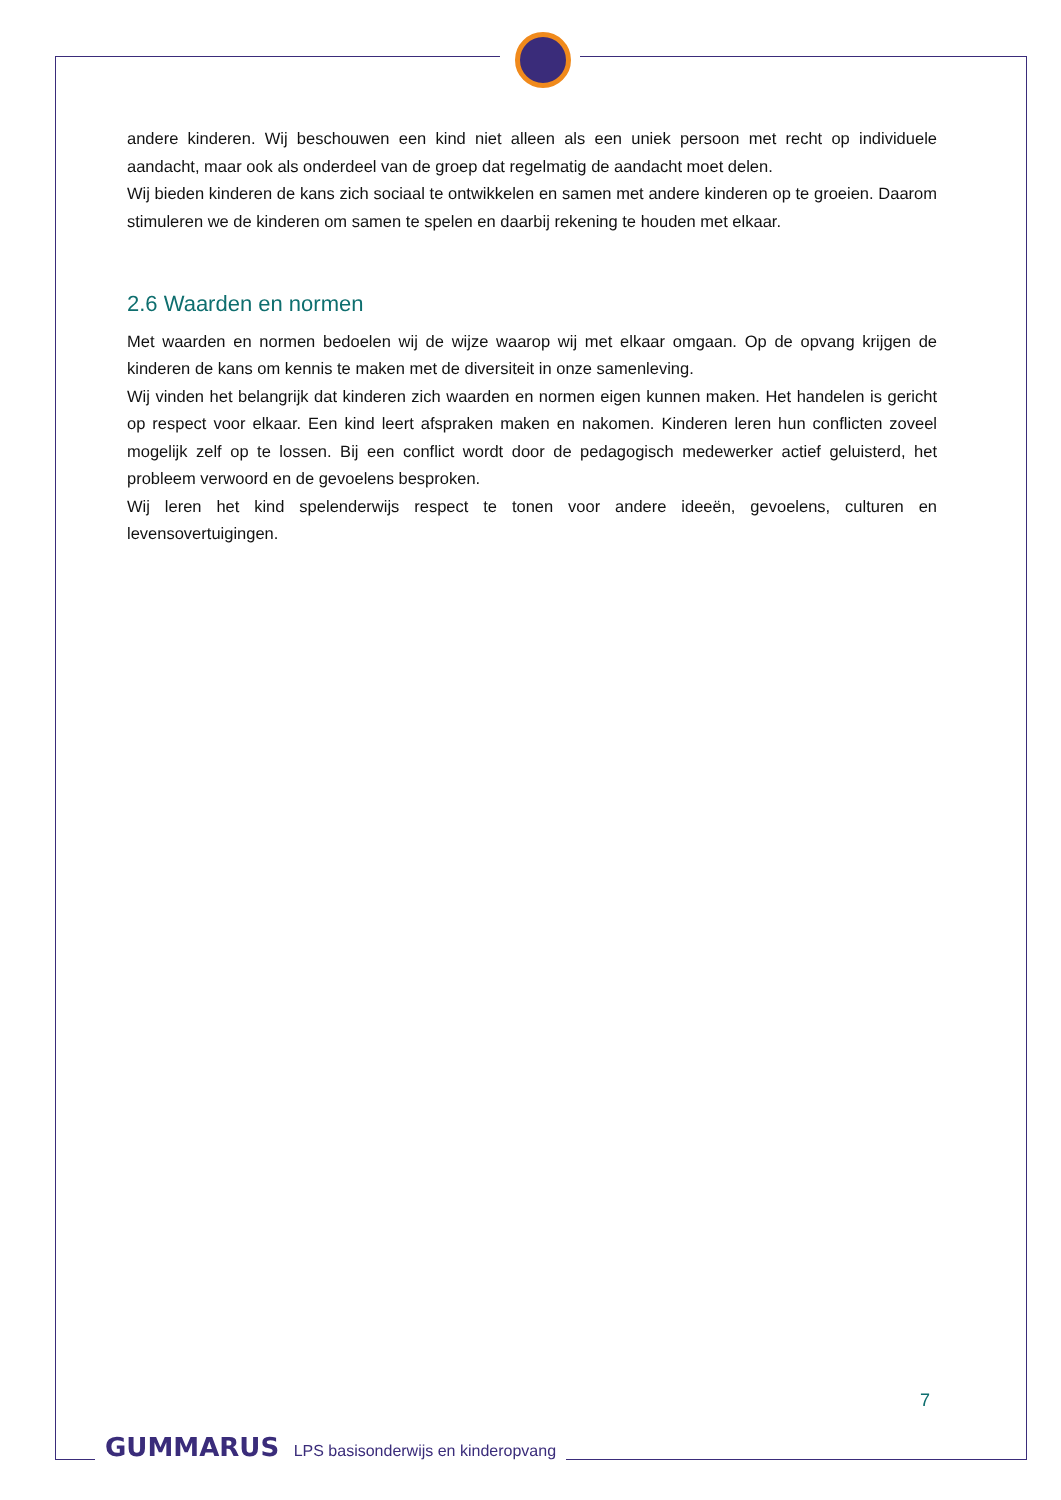andere kinderen. Wij beschouwen een kind niet alleen als een uniek persoon met recht op individuele aandacht, maar ook als onderdeel van de groep dat regelmatig de aandacht moet delen.
Wij bieden kinderen de kans zich sociaal te ontwikkelen en samen met andere kinderen op te groeien. Daarom stimuleren we de kinderen om samen te spelen en daarbij rekening te houden met elkaar.
2.6 Waarden en normen
Met waarden en normen bedoelen wij de wijze waarop wij met elkaar omgaan. Op de opvang krijgen de kinderen de kans om kennis te maken met de diversiteit in onze samenleving.
Wij vinden het belangrijk dat kinderen zich waarden en normen eigen kunnen maken. Het handelen is gericht op respect voor elkaar. Een kind leert afspraken maken en nakomen. Kinderen leren hun conflicten zoveel mogelijk zelf op te lossen. Bij een conflict wordt door de pedagogisch medewerker actief geluisterd, het probleem verwoord en de gevoelens besproken.
Wij leren het kind spelenderwijs respect te tonen voor andere ideeën, gevoelens, culturen en levensovertuigingen.
7
GUMMARUS LPS basisonderwijs en kinderopvang